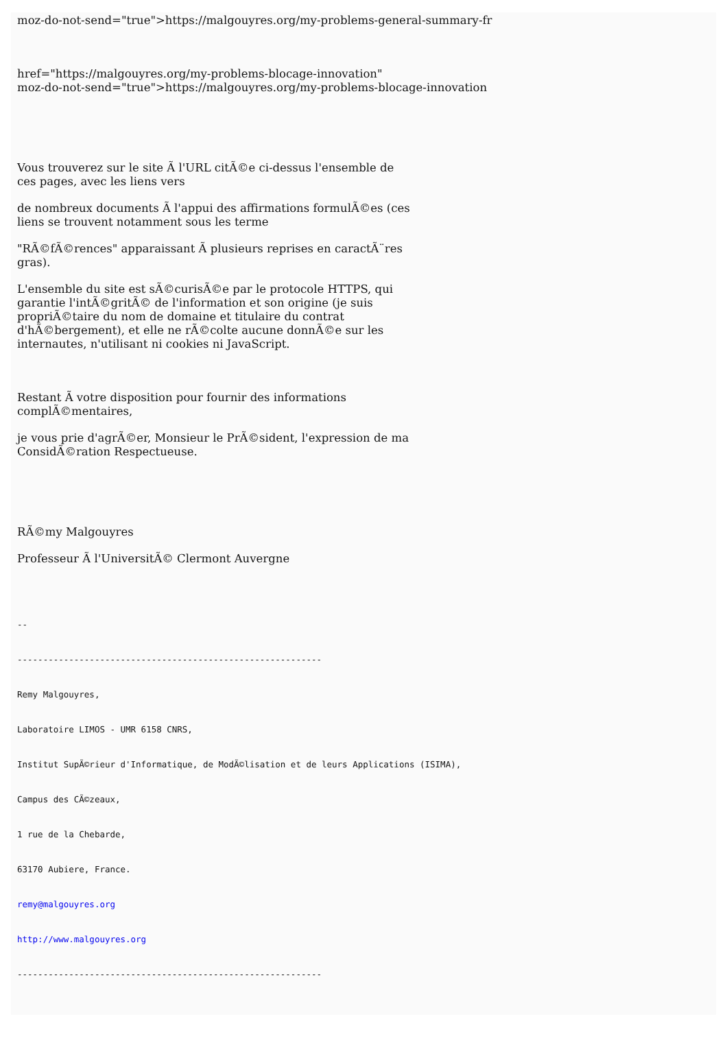moz-do-not-send="true">https://malgouyres.org/my-problems-general-summary-fr
href="https://malgouyres.org/my-problems-blocage-innovation"
moz-do-not-send="true">https://malgouyres.org/my-problems-blocage-innovation
Vous trouverez sur le site Ã l'URL citÃ©e ci-dessus l'ensemble de
ces pages, avec les liens vers
de nombreux documents Ã l'appui des affirmations formulÃ©es (ces
liens se trouvent notamment sous les terme
"RÃ©fÃ©rences" apparaissant Ã plusieurs reprises en caractÃ¨res
gras).
L'ensemble du site est sÃ©curisÃ©e par le protocole HTTPS, qui
garantie l'intÃ©gritÃ© de l'information et son origine (je suis
propriÃ©taire du nom de domaine et titulaire du contrat
d'hÃ©bergement), et elle ne rÃ©colte aucune donnÃ©e sur les
internautes, n'utilisant ni cookies ni JavaScript.
Restant Ã votre disposition pour fournir des informations
complÃ©mentaires,
je vous prie d'agrÃ©er, Monsieur le PrÃ©sident, l'expression de ma
ConsidÃ©ration Respectueuse.
RÃ©my Malgouyres
Professeur Ã l'UniversitÃ© Clermont Auvergne
--
-----------------------------------------------------------
Remy Malgouyres,
Laboratoire LIMOS - UMR 6158 CNRS,
Institut SupÃ©rieur d'Informatique, de ModÃ©lisation et de leurs Applications (ISIMA),
Campus des CÃ©zeaux,
1 rue de la Chebarde,
63170 Aubiere, France.
remy@malgouyres.org
http://www.malgouyres.org
-----------------------------------------------------------